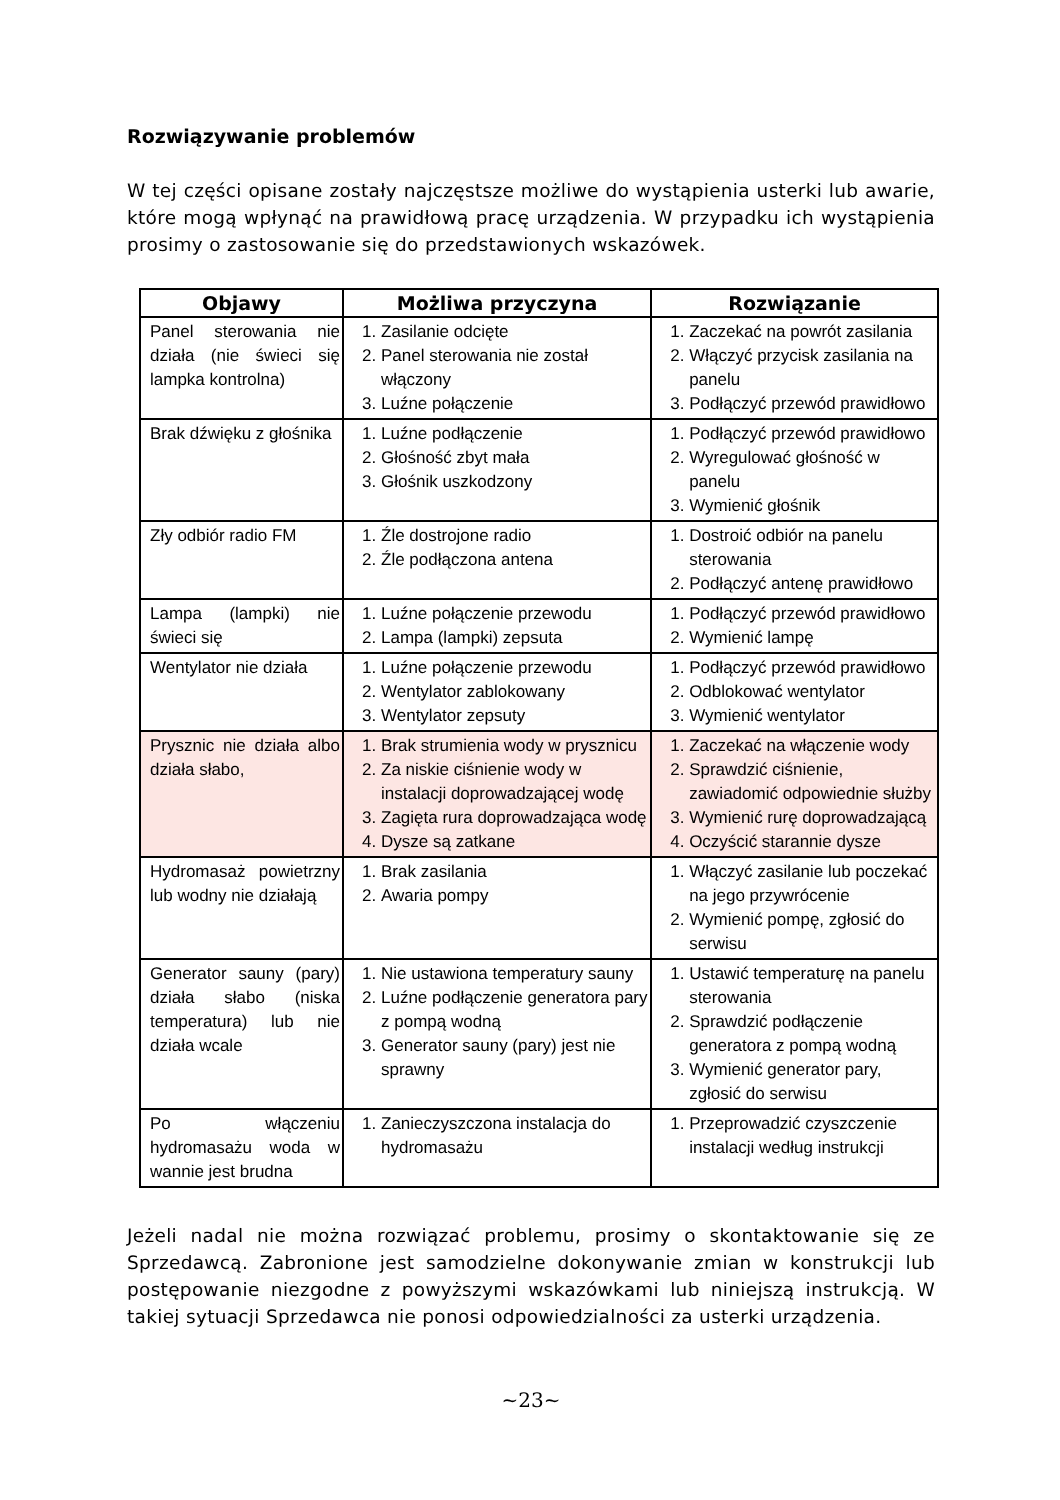Rozwiązywanie problemów
W tej części opisane zostały najczęstsze możliwe do wystąpienia usterki lub awarie, które mogą wpłynąć na prawidłową pracę urządzenia. W przypadku ich wystąpienia prosimy o zastosowanie się do przedstawionych wskazówek.
| Objawy | Możliwa przyczyna | Rozwiązanie |
| --- | --- | --- |
| Panel sterowania nie działa (nie świeci się lampka kontrolna) | 1. Zasilanie odcięte 2. Panel sterowania nie został włączony 3. Luźne połączenie | 1. Zaczekać na powrót zasilania 2. Włączyć przycisk zasilania na panelu 3. Podłączyć przewód prawidłowo |
| Brak dźwięku z głośnika | 1. Luźne podłączenie 2. Głośność zbyt mała 3. Głośnik uszkodzony | 1. Podłączyć przewód prawidłowo 2. Wyregulować głośność w panelu 3. Wymienić głośnik |
| Zły odbiór radio FM | 1. Źle dostrojone radio 2. Źle podłączona antena | 1. Dostroić odbiór na panelu sterowania 2. Podłączyć antenę prawidłowo |
| Lampa (lampki) nie świeci się | 1. Luźne połączenie przewodu 2. Lampa (lampki) zepsuta | 1. Podłączyć przewód prawidłowo 2. Wymienić lampę |
| Wentylator nie działa | 1. Luźne połączenie przewodu 2. Wentylator zablokowany 3. Wentylator zepsuty | 1. Podłączyć przewód prawidłowo 2. Odblokować wentylator 3. Wymienić wentylator |
| Prysznic nie działa albo działa słabo, | 1. Brak strumienia wody w prysznicu 2. Za niskie ciśnienie wody w instalacji doprowadzającej wodę 3. Zagięta rura doprowadzająca wodę 4. Dysze są zatkane | 1. Zaczekać na włączenie wody 2. Sprawdzić ciśnienie, zawiadomić odpowiednie służby 3. Wymienić rurę doprowadzającą 4. Oczyścić starannie dysze |
| Hydromasaż powietrzny lub wodny nie działają | 1. Brak zasilania 2. Awaria pompy | 1. Włączyć zasilanie lub poczekać na jego przywrócenie 2. Wymienić pompę, zgłosić do serwisu |
| Generator sauny (pary) działa słabo (niska temperatura) lub nie działa wcale | 1. Nie ustawiona temperatury sauny 2. Luźne podłączenie generatora pary z pompą wodną 3. Generator sauny (pary) jest nie sprawny | 1. Ustawić temperaturę na panelu sterowania 2. Sprawdzić podłączenie generatora z pompą wodną 3. Wymienić generator pary, zgłosić do serwisu |
| Po włączeniu hydromasażu woda w wannie jest brudna | 1. Zanieczyszczona instalacja do hydromasażu | 1. Przeprowadzić czyszczenie instalacji według instrukcji |
Jeżeli nadal nie można rozwiązać problemu, prosimy o skontaktowanie się ze Sprzedawcą. Zabronione jest samodzielne dokonywanie zmian w konstrukcji lub postępowanie niezgodne z powyższymi wskazówkami lub niniejszą instrukcją. W takiej sytuacji Sprzedawca nie ponosi odpowiedzialności za usterki urządzenia.
~23~